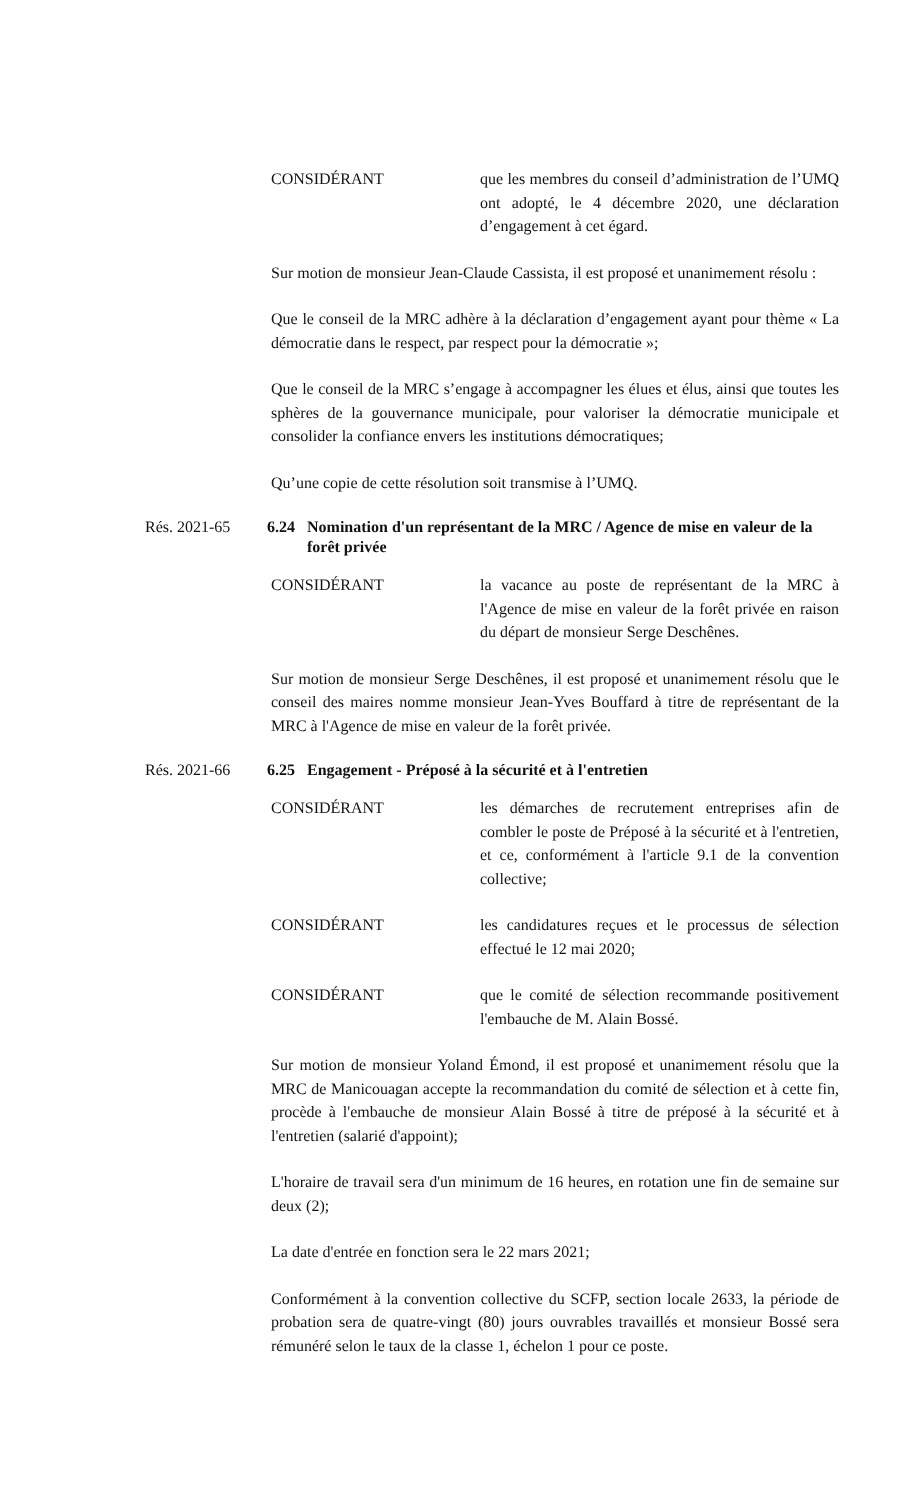CONSIDÉRANT que les membres du conseil d’administration de l’UMQ ont adopté, le 4 décembre 2020, une déclaration d’engagement à cet égard.
Sur motion de monsieur Jean-Claude Cassista, il est proposé et unanimement résolu :
Que le conseil de la MRC adhère à la déclaration d’engagement ayant pour thème « La démocratie dans le respect, par respect pour la démocratie »;
Que le conseil de la MRC s’engage à accompagner les élues et élus, ainsi que toutes les sphères de la gouvernance municipale, pour valoriser la démocratie municipale et consolider la confiance envers les institutions démocratiques;
Qu’une copie de cette résolution soit transmise à l’UMQ.
Rés. 2021-65 6.24 Nomination d'un représentant de la MRC / Agence de mise en valeur de la forêt privée
CONSIDÉRANT la vacance au poste de représentant de la MRC à l'Agence de mise en valeur de la forêt privée en raison du départ de monsieur Serge Deschênes.
Sur motion de monsieur Serge Deschênes, il est proposé et unanimement résolu que le conseil des maires nomme monsieur Jean-Yves Bouffard à titre de représentant de la MRC à l'Agence de mise en valeur de la forêt privée.
Rés. 2021-66 6.25 Engagement - Préposé à la sécurité et à l'entretien
CONSIDÉRANT les démarches de recrutement entreprises afin de combler le poste de Préposé à la sécurité et à l'entretien, et ce, conformément à l'article 9.1 de la convention collective;
CONSIDÉRANT les candidatures reçues et le processus de sélection effectué le 12 mai 2020;
CONSIDÉRANT que le comité de sélection recommande positivement l'embauche de M. Alain Bossé.
Sur motion de monsieur Yoland Émond, il est proposé et unanimement résolu que la MRC de Manicouagan accepte la recommandation du comité de sélection et à cette fin, procède à l'embauche de monsieur Alain Bossé à titre de préposé à la sécurité et à l'entretien (salarié d'appoint);
L'horaire de travail sera d'un minimum de 16 heures, en rotation une fin de semaine sur deux (2);
La date d'entrée en fonction sera le 22 mars 2021;
Conformément à la convention collective du SCFP, section locale 2633, la période de probation sera de quatre-vingt (80) jours ouvrables travaillés et monsieur Bossé sera rémunéré selon le taux de la classe 1, échelon 1 pour ce poste.